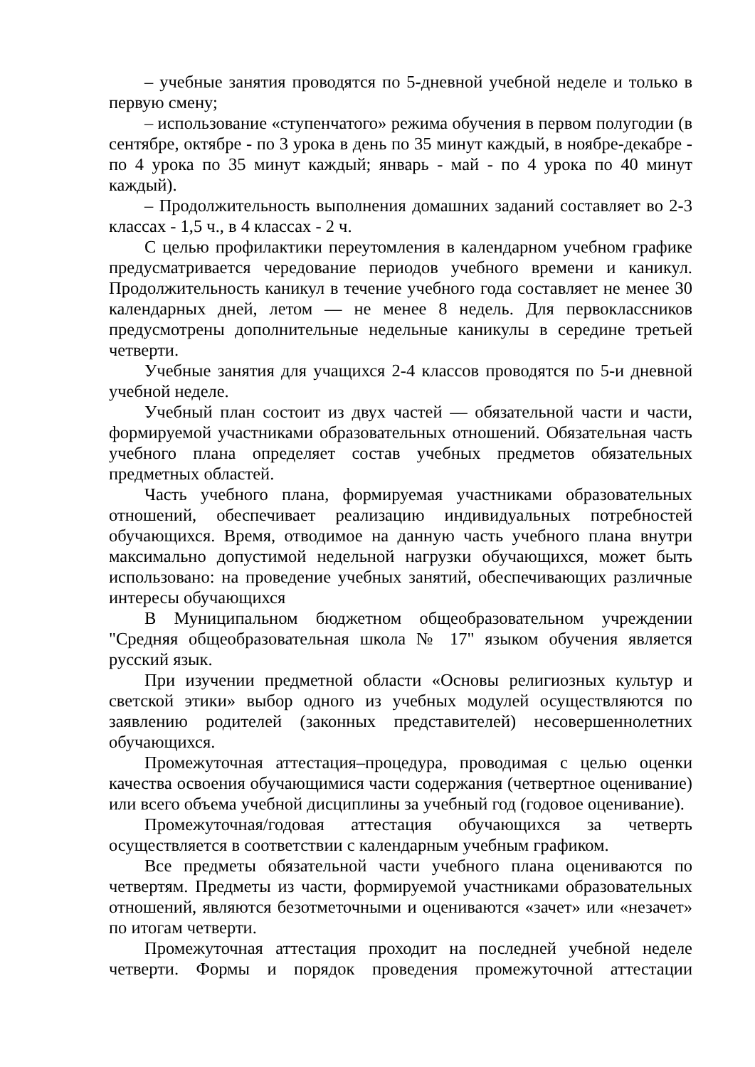– учебные занятия проводятся по 5-дневной учебной неделе и только в первую смену;
– использование «ступенчатого» режима обучения в первом полугодии (в сентябре, октябре - по 3 урока в день по 35 минут каждый, в ноябре-декабре - по 4 урока по 35 минут каждый; январь - май - по 4 урока по 40 минут каждый).
– Продолжительность выполнения домашних заданий составляет во 2-3 классах - 1,5 ч., в 4 классах - 2 ч.
С целью профилактики переутомления в календарном учебном графике предусматривается чередование периодов учебного времени и каникул. Продолжительность каникул в течение учебного года составляет не менее 30 календарных дней, летом — не менее 8 недель. Для первоклассников предусмотрены дополнительные недельные каникулы в середине третьей четверти.
Учебные занятия для учащихся 2-4 классов проводятся по 5-и дневной учебной неделе.
Учебный план состоит из двух частей — обязательной части и части, формируемой участниками образовательных отношений. Обязательная часть учебного плана определяет состав учебных предметов обязательных предметных областей.
Часть учебного плана, формируемая участниками образовательных отношений, обеспечивает реализацию индивидуальных потребностей обучающихся. Время, отводимое на данную часть учебного плана внутри максимально допустимой недельной нагрузки обучающихся, может быть использовано: на проведение учебных занятий, обеспечивающих различные интересы обучающихся
В Муниципальном бюджетном общеобразовательном учреждении "Средняя общеобразовательная школа № 17" языком обучения является русский язык.
При изучении предметной области «Основы религиозных культур и светской этики» выбор одного из учебных модулей осуществляются по заявлению родителей (законных представителей) несовершеннолетних обучающихся.
Промежуточная аттестация–процедура, проводимая с целью оценки качества освоения обучающимися части содержания (четвертное оценивание) или всего объема учебной дисциплины за учебный год (годовое оценивание).
Промежуточная/годовая аттестация обучающихся за четверть осуществляется в соответствии с календарным учебным графиком.
Все предметы обязательной части учебного плана оцениваются по четвертям. Предметы из части, формируемой участниками образовательных отношений, являются безотметочными и оцениваются «зачет» или «незачет» по итогам четверти.
Промежуточная аттестация проходит на последней учебной неделе четверти. Формы и порядок проведения промежуточной аттестации